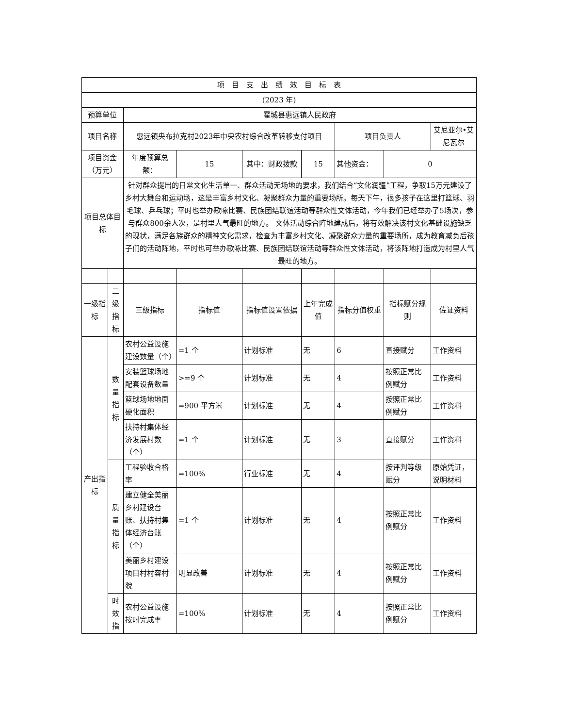| 项 目 支 出 绩 效 目 标 表 | | | | | | | | |
| (2023 年) | | | | | | | | |
| 预算单位 | | 霍城县惠远镇人民政府 | | | | | | |
| 项目名称 | | 惠远镇央布拉克村2023年中央农村综合改革转移支付项目 | | | | 项目负责人 | | 艾尼亚尔•艾尼瓦尔 |
| 项目资金（万元） | | 年度预算总额： | 15 | 其中：财政拨款 | 15 | 其他资金： | 0 | |
| 项目总体目标 | | 针对群众提出的日常文化生活单一、群众活动无场地的要求，我们结合“文化润疆”工程，争取15万元建设了乡村大舞台和运动场，这是丰富乡村文化、凝聚群众力量的重要场所。每天下午，很多孩子在这里打篮球、羽毛球、乒乓球；平时也举办歌咏比赛、民族团结联谊活动等群众性文体活动，今年我们已经举办了5场次，参与群众800余人次，是村里人气最旺的地方。 文体活动综合阵地建成后，将有效解决该村文化基础设施缺乏的现状，满足各族群众的精神文化需求，检查为丰富乡村文化、凝聚群众力量的重要场所，成为教育减负后孩子们的活动阵地，平时也可举办歌咏比赛、民族团结联谊活动等群众性文体活动，将该阵地打造成为村里人气最旺的地方。 | | | | | | |
| 一级指标 | 二级指标 | 三级指标 | 指标值 | 指标值设置依据 | 上年完成值 | 指标分值权重 | 指标赋分规则 | 佐证资料 |
| 产出指标 | 数量指标 | 农村公益设施建设数量（个） | =1 个 | 计划标准 | 无 | 6 | 直接赋分 | 工作资料 |
| | | 安装篮球场地配套设备数量 | >=9 个 | 计划标准 | 无 | 4 | 按照正常比例赋分 | 工作资料 |
| | | 篮球场地地面硬化面积 | =900 平方米 | 计划标准 | 无 | 4 | 按照正常比例赋分 | 工作资料 |
| | | 扶持村集体经济发展村数（个） | =1 个 | 计划标准 | 无 | 3 | 直接赋分 | 工作资料 |
| | 质量指标 | 工程验收合格率 | =100% | 行业标准 | 无 | 4 | 按评判等级赋分 | 原始凭证，说明材料 |
| | | 建立健全美丽乡村建设台账、扶持村集体经济台账（个） | =1 个 | 计划标准 | 无 | 4 | 按照正常比例赋分 | 工作资料 |
| | | 美丽乡村建设项目村村容村貌 | 明显改善 | 计划标准 | 无 | 4 | 按照正常比例赋分 | 工作资料 |
| | 时效指 | 农村公益设施按时完成率 | =100% | 计划标准 | 无 | 4 | 按照正常比例赋分 | 工作资料 |